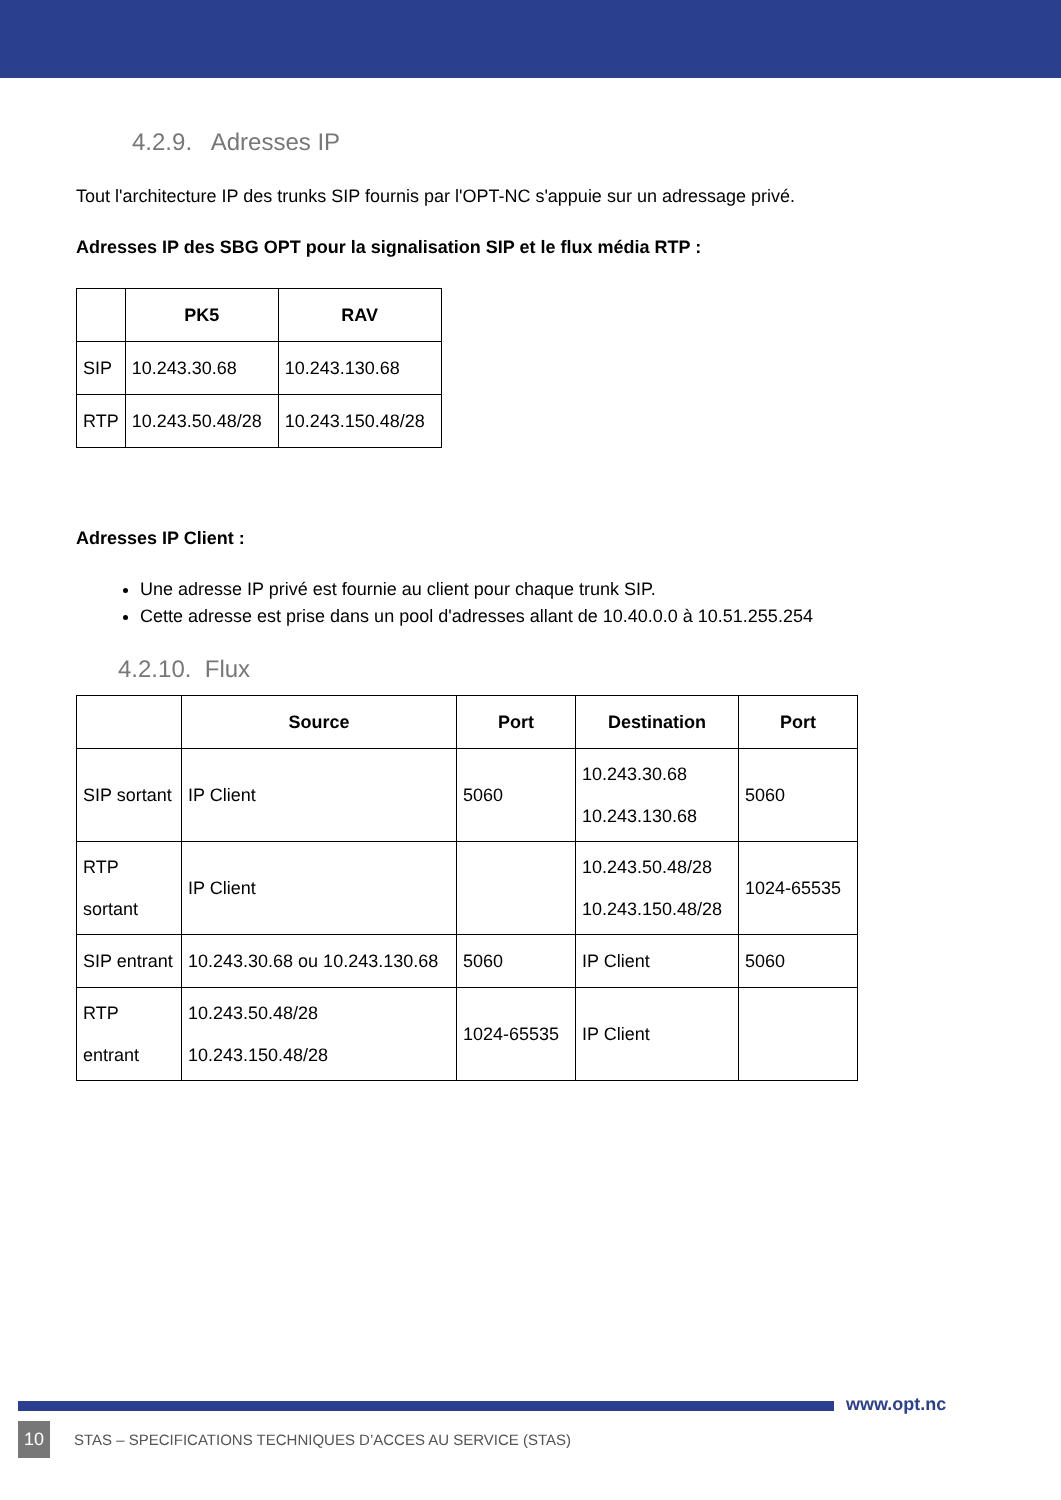4.2.9. Adresses IP
Tout l'architecture IP des trunks SIP fournis par l'OPT-NC s'appuie sur un adressage privé.
Adresses IP des SBG OPT pour la signalisation SIP et le flux média RTP :
| | PK5 | RAV |
| --- | --- | --- |
| SIP | 10.243.30.68 | 10.243.130.68 |
| RTP | 10.243.50.48/28 | 10.243.150.48/28 |
Adresses IP Client :
Une adresse IP privé est fournie au client pour chaque trunk SIP.
Cette adresse est prise dans un pool d'adresses allant de 10.40.0.0 à 10.51.255.254
4.2.10. Flux
| | Source | Port | Destination | Port |
| --- | --- | --- | --- | --- |
| SIP sortant | IP Client | 5060 | 10.243.30.68 10.243.130.68 | 5060 |
| RTP sortant | IP Client | | 10.243.50.48/28 10.243.150.48/28 | 1024-65535 |
| SIP entrant | 10.243.30.68 ou 10.243.130.68 | 5060 | IP Client | 5060 |
| RTP entrant | 10.243.50.48/28 10.243.150.48/28 | 1024-65535 | IP Client | |
www.opt.nc
10 STAS – SPECIFICATIONS TECHNIQUES D’ACCES AU SERVICE (STAS)